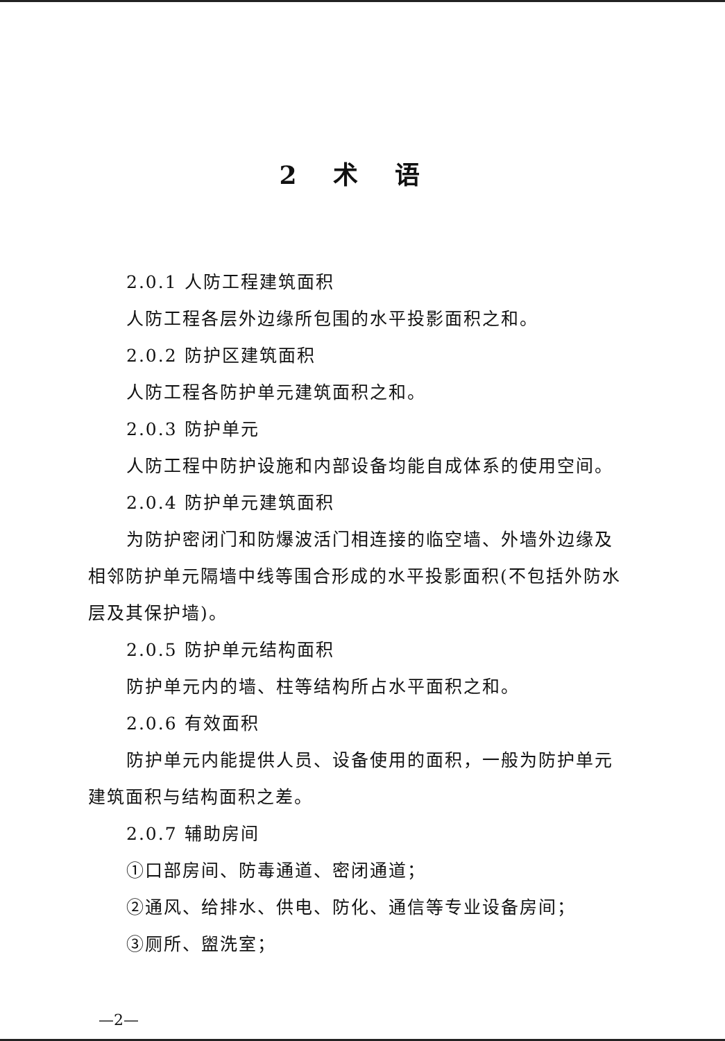2 术 语
2.0.1 人防工程建筑面积
人防工程各层外边缘所包围的水平投影面积之和。
2.0.2 防护区建筑面积
人防工程各防护单元建筑面积之和。
2.0.3 防护单元
人防工程中防护设施和内部设备均能自成体系的使用空间。
2.0.4 防护单元建筑面积
为防护密闭门和防爆波活门相连接的临空墙、外墙外边缘及相邻防护单元隔墙中线等围合形成的水平投影面积(不包括外防水层及其保护墙)。
2.0.5 防护单元结构面积
防护单元内的墙、柱等结构所占水平面积之和。
2.0.6 有效面积
防护单元内能提供人员、设备使用的面积，一般为防护单元建筑面积与结构面积之差。
2.0.7 辅助房间
①口部房间、防毒通道、密闭通道；
②通风、给排水、供电、防化、通信等专业设备房间；
③厕所、盥洗室；
—2—